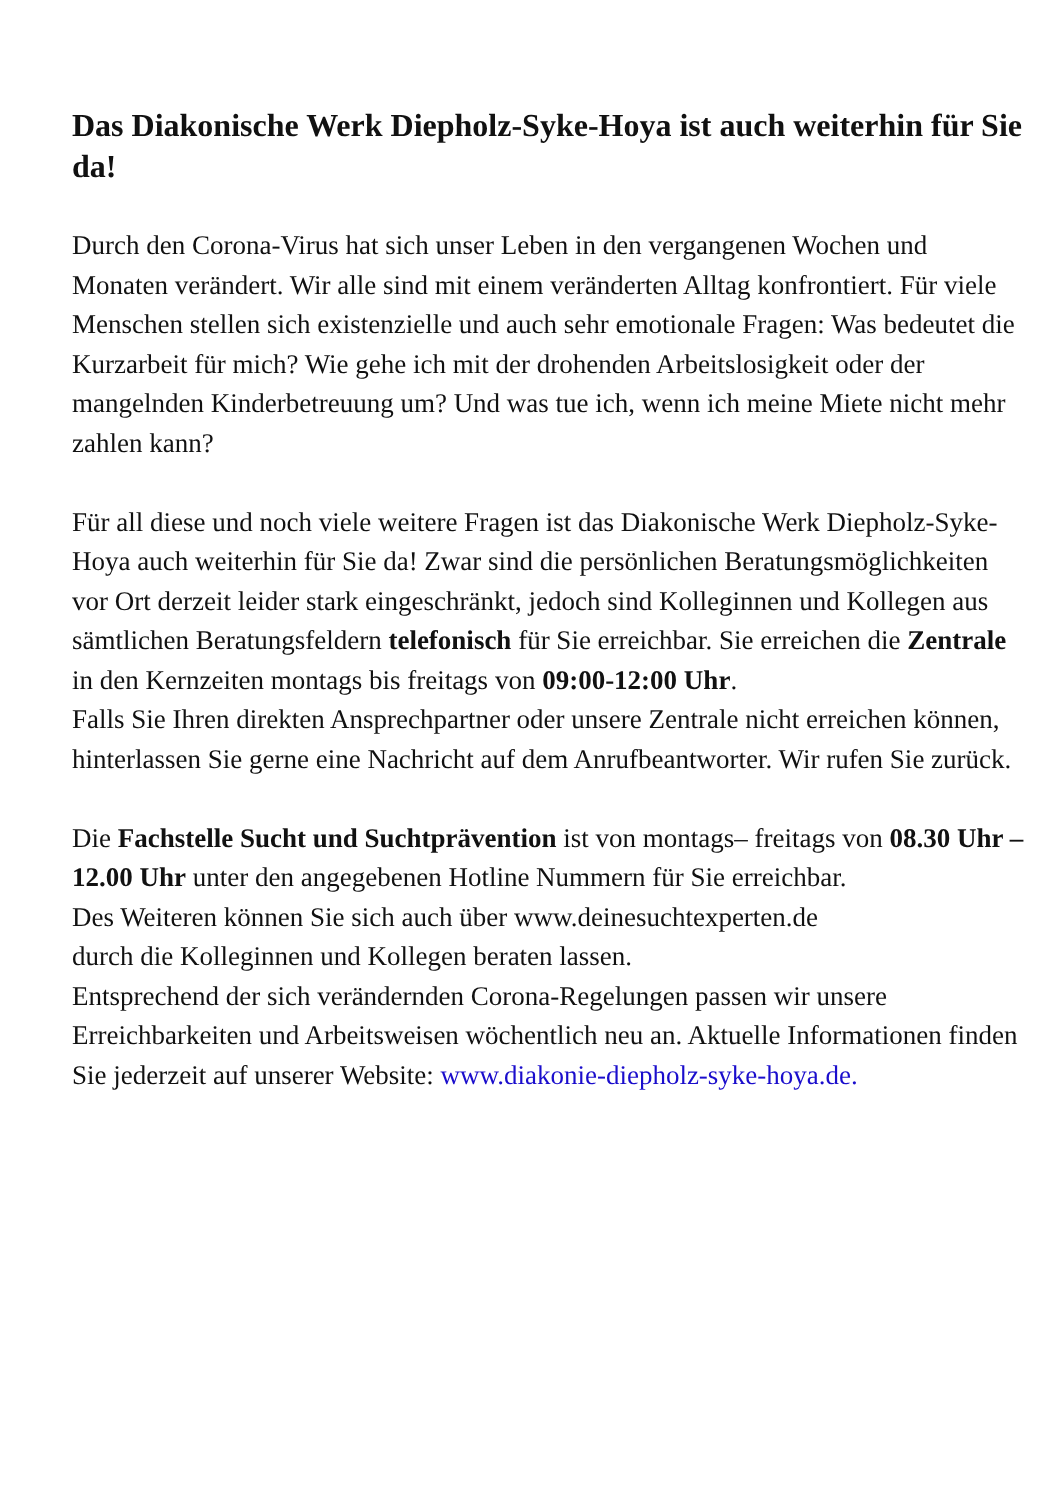Das Diakonische Werk Diepholz-Syke-Hoya ist auch weiterhin für Sie da!
Durch den Corona-Virus hat sich unser Leben in den vergangenen Wochen und Monaten verändert. Wir alle sind mit einem veränderten Alltag konfrontiert. Für viele Menschen stellen sich existenzielle und auch sehr emotionale Fragen: Was bedeutet die Kurzarbeit für mich? Wie gehe ich mit der drohenden Arbeitslosigkeit oder der mangelnden Kinderbetreuung um? Und was tue ich, wenn ich meine Miete nicht mehr zahlen kann?
Für all diese und noch viele weitere Fragen ist das Diakonische Werk Diepholz-Syke-Hoya auch weiterhin für Sie da! Zwar sind die persönlichen Beratungsmöglichkeiten vor Ort derzeit leider stark eingeschränkt, jedoch sind Kolleginnen und Kollegen aus sämtlichen Beratungsfeldern telefonisch für Sie erreichbar. Sie erreichen die Zentrale in den Kernzeiten montags bis freitags von 09:00-12:00 Uhr.
Falls Sie Ihren direkten Ansprechpartner oder unsere Zentrale nicht erreichen können, hinterlassen Sie gerne eine Nachricht auf dem Anrufbeantworter. Wir rufen Sie zurück.
Die Fachstelle Sucht und Suchtprävention ist von montags– freitags von 08.30 Uhr – 12.00 Uhr unter den angegebenen Hotline Nummern für Sie erreichbar.
Des Weiteren können Sie sich auch über www.deinesuchtexperten.de
durch die Kolleginnen und Kollegen beraten lassen.
Entsprechend der sich verändernden Corona-Regelungen passen wir unsere Erreichbarkeiten und Arbeitsweisen wöchentlich neu an. Aktuelle Informationen finden Sie jederzeit auf unserer Website: www.diakonie-diepholz-syke-hoya.de.